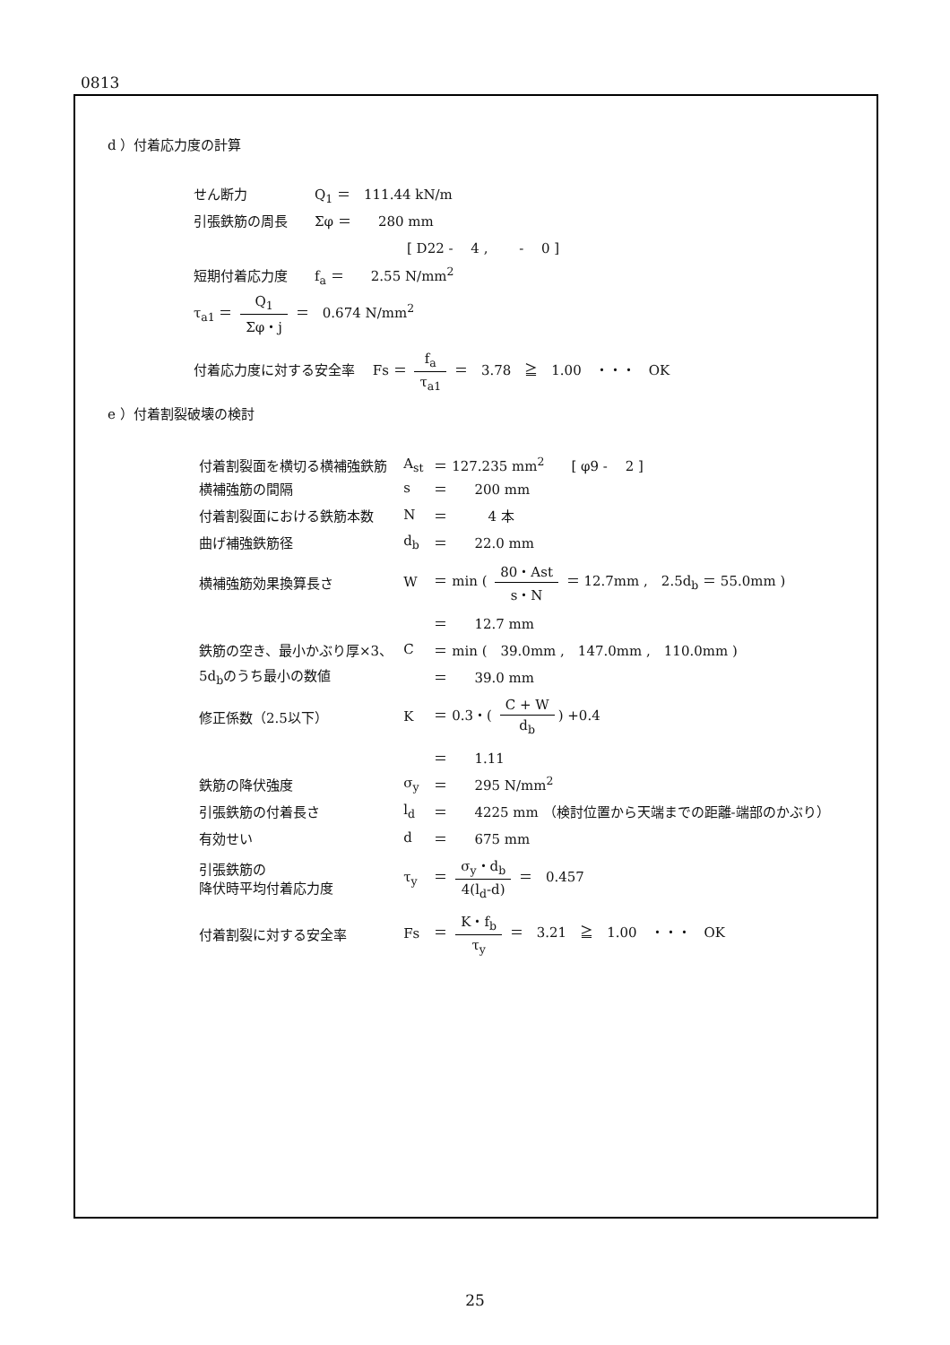0813
d ）付着応力度の計算
せん断力　　　　　Q<sub>1</sub> ＝　111.44 kN/m
引張鉄筋の周長　　Σφ ＝　　280 mm
[ D22 -　 4 ,　　 -　 0 ]
短期付着応力度　　f<sub>a</sub> ＝　　2.55 N/mm<sup>2</sup>
τ<sub>a1</sub> ＝ Q<sub>1</sub> Σφ・j ＝　0.674 N/mm<sup>2</sup>
付着応力度に対する安全率　 Fs ＝ f<sub>a</sub> τ<sub>a1</sub> ＝　3.78　≧　1.00　・・・　OK
e ）付着割裂破壊の検討
| 付着割裂面を横切る横補強鉄筋 | A<sub>st</sub> | ＝ 127.235 mm<sup>2</sup> [ φ9 - 2 ] |
| 横補強筋の間隔 | s | ＝ 200 mm |
| 付着割裂面における鉄筋本数 | N | ＝ 4 本 |
| 曲げ補強鉄筋径 | d<sub>b</sub> | ＝ 22.0 mm |
| 横補強筋効果換算長さ | W | ＝ min ( 80・Ast s・N ＝ 12.7mm , 2.5d<sub>b</sub> ＝ 55.0mm ) |
| | | ＝ 12.7 mm |
| 鉄筋の空き、最小かぶり厚×3、 | C | ＝ min ( 39.0mm , 147.0mm , 110.0mm ) |
| 5d<sub>b</sub>のうち最小の数値 | | ＝ 39.0 mm |
| 修正係数（2.5以下） | K | ＝ 0.3・( C + W d<sub>b</sub> ) +0.4 |
| | | ＝ 1.11 |
| 鉄筋の降伏強度 | σ<sub>y</sub> | ＝ 295 N/mm<sup>2</sup> |
| 引張鉄筋の付着長さ | l<sub>d</sub> | ＝ 4225 mm （検討位置から天端までの距離-端部のかぶり） |
| 有効せい | d | ＝ 675 mm |
| 引張鉄筋の 降伏時平均付着応力度 | τ<sub>y</sub> | ＝ σ<sub>y</sub>・d<sub>b</sub> 4(l<sub>d</sub>-d) ＝ 0.457 |
| 付着割裂に対する安全率 | Fs | ＝ K・f<sub>b</sub> τ<sub>y</sub> ＝ 3.21 ≧ 1.00 ・・・ OK |
25